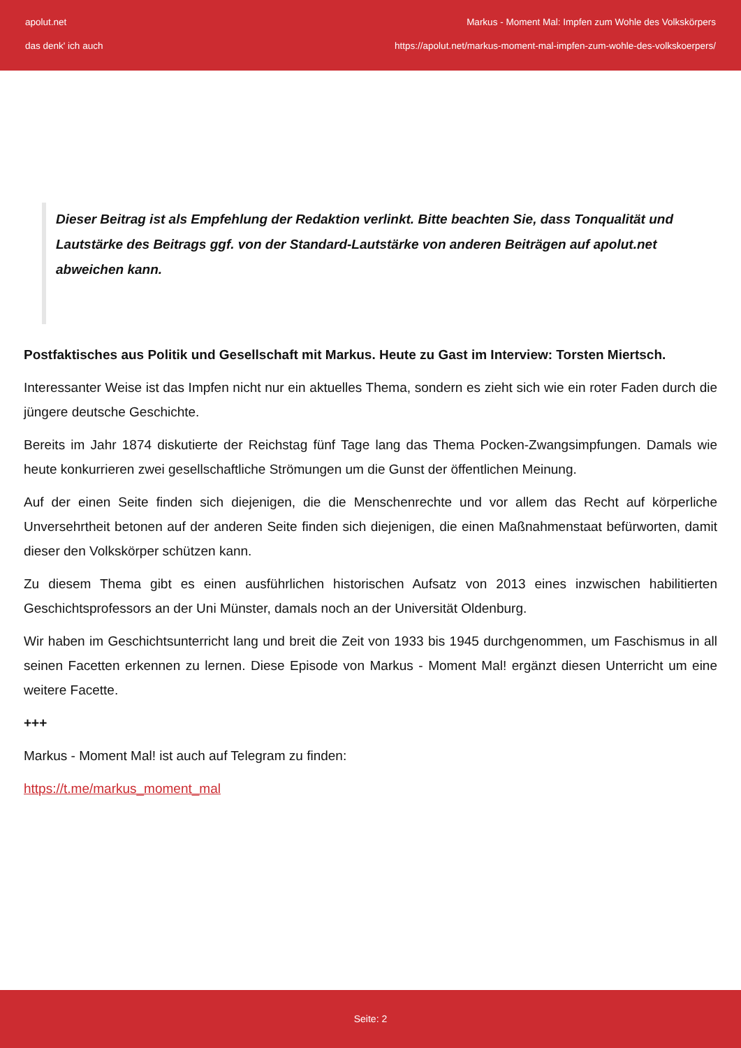apolut.net
das denk' ich auch
Markus - Moment Mal: Impfen zum Wohle des Volkskörpers
https://apolut.net/markus-moment-mal-impfen-zum-wohle-des-volkskoerpers/
Dieser Beitrag ist als Empfehlung der Redaktion verlinkt. Bitte beachten Sie, dass Tonqualität und Lautstärke des Beitrags ggf. von der Standard-Lautstärke von anderen Beiträgen auf apolut.net abweichen kann.
Postfaktisches aus Politik und Gesellschaft mit Markus. Heute zu Gast im Interview: Torsten Miertsch.
Interessanter Weise ist das Impfen nicht nur ein aktuelles Thema, sondern es zieht sich wie ein roter Faden durch die jüngere deutsche Geschichte.
Bereits im Jahr 1874 diskutierte der Reichstag fünf Tage lang das Thema Pocken-Zwangsimpfungen. Damals wie heute konkurrieren zwei gesellschaftliche Strömungen um die Gunst der öffentlichen Meinung.
Auf der einen Seite finden sich diejenigen, die die Menschenrechte und vor allem das Recht auf körperliche Unversehrtheit betonen auf der anderen Seite finden sich diejenigen, die einen Maßnahmenstaat befürworten, damit dieser den Volkskörper schützen kann.
Zu diesem Thema gibt es einen ausführlichen historischen Aufsatz von 2013 eines inzwischen habilitierten Geschichtsprofessors an der Uni Münster, damals noch an der Universität Oldenburg.
Wir haben im Geschichtsunterricht lang und breit die Zeit von 1933 bis 1945 durchgenommen, um Faschismus in all seinen Facetten erkennen zu lernen. Diese Episode von Markus - Moment Mal! ergänzt diesen Unterricht um eine weitere Facette.
+++
Markus - Moment Mal! ist auch auf Telegram zu finden:
https://t.me/markus_moment_mal
Seite: 2